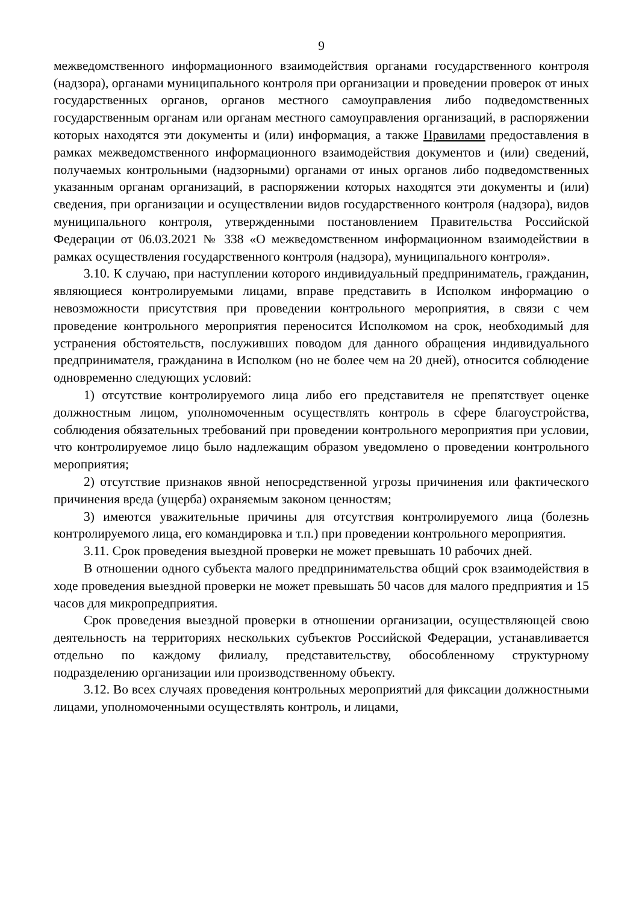9
межведомственного информационного взаимодействия органами государственного контроля (надзора), органами муниципального контроля при организации и проведении проверок от иных государственных органов, органов местного самоуправления либо подведомственных государственным органам или органам местного самоуправления организаций, в распоряжении которых находятся эти документы и (или) информация, а также Правилами предоставления в рамках межведомственного информационного взаимодействия документов и (или) сведений, получаемых контрольными (надзорными) органами от иных органов либо подведомственных указанным органам организаций, в распоряжении которых находятся эти документы и (или) сведения, при организации и осуществлении видов государственного контроля (надзора), видов муниципального контроля, утвержденными постановлением Правительства Российской Федерации от 06.03.2021 № 338 «О межведомственном информационном взаимодействии в рамках осуществления государственного контроля (надзора), муниципального контроля».
3.10. К случаю, при наступлении которого индивидуальный предприниматель, гражданин, являющиеся контролируемыми лицами, вправе представить в Исполком информацию о невозможности присутствия при проведении контрольного мероприятия, в связи с чем проведение контрольного мероприятия переносится Исполкомом на срок, необходимый для устранения обстоятельств, послуживших поводом для данного обращения индивидуального предпринимателя, гражданина в Исполком (но не более чем на 20 дней), относится соблюдение одновременно следующих условий:
1) отсутствие контролируемого лица либо его представителя не препятствует оценке должностным лицом, уполномоченным осуществлять контроль в сфере благоустройства, соблюдения обязательных требований при проведении контрольного мероприятия при условии, что контролируемое лицо было надлежащим образом уведомлено о проведении контрольного мероприятия;
2) отсутствие признаков явной непосредственной угрозы причинения или фактического причинения вреда (ущерба) охраняемым законом ценностям;
3) имеются уважительные причины для отсутствия контролируемого лица (болезнь контролируемого лица, его командировка и т.п.) при проведении контрольного мероприятия.
3.11. Срок проведения выездной проверки не может превышать 10 рабочих дней.
В отношении одного субъекта малого предпринимательства общий срок взаимодействия в ходе проведения выездной проверки не может превышать 50 часов для малого предприятия и 15 часов для микропредприятия.
Срок проведения выездной проверки в отношении организации, осуществляющей свою деятельность на территориях нескольких субъектов Российской Федерации, устанавливается отдельно по каждому филиалу, представительству, обособленному структурному подразделению организации или производственному объекту.
3.12. Во всех случаях проведения контрольных мероприятий для фиксации должностными лицами, уполномоченными осуществлять контроль, и лицами,